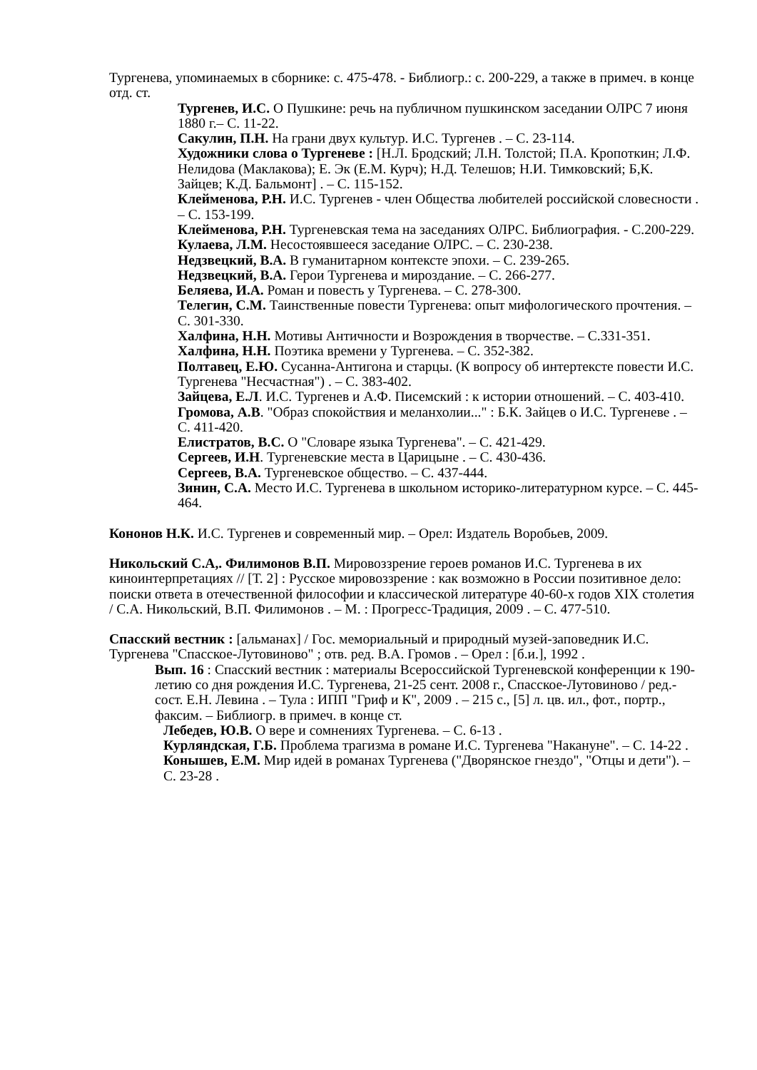Тургенева, упоминаемых в сборнике: с. 475-478. - Библиогр.: с. 200-229, а также в примеч. в конце отд. ст.
Тургенев, И.С. О Пушкине: речь на публичном пушкинском заседании ОЛРС 7 июня 1880 г.– С. 11-22.
Сакулин, П.Н. На грани двух культур. И.С. Тургенев . – С. 23-114.
Художники слова о Тургеневе : [Н.Л. Бродский; Л.Н. Толстой; П.А. Кропоткин; Л.Ф. Нелидова (Маклакова); Е. Эк (Е.М. Курч); Н.Д. Телешов; Н.И. Тимковский; Б,К. Зайцев; К.Д. Бальмонт] . – С. 115-152.
Клейменова, Р.Н. И.С. Тургенев - член Общества любителей российской словесности . – С. 153-199.
Клейменова, Р.Н. Тургеневская тема на заседаниях ОЛРС. Библиография. - С.200-229.
Кулаева, Л.М. Несостоявшееся заседание ОЛРС. – С. 230-238.
Недзвецкий, В.А. В гуманитарном контексте эпохи. – С. 239-265.
Недзвецкий, В.А. Герои Тургенева и мироздание. – С. 266-277.
Беляева, И.А. Роман и повесть у Тургенева. – С. 278-300.
Телегин, С.М. Таинственные повести Тургенева: опыт мифологического прочтения. – С. 301-330.
Халфина, Н.Н. Мотивы Античности и Возрождения в творчестве. – С.331-351.
Халфина, Н.Н. Поэтика времени у Тургенева. – С. 352-382.
Полтавец, Е.Ю. Сусанна-Антигона и старцы. (К вопросу об интертексте повести И.С. Тургенева "Несчастная") . – С. 383-402.
Зайцева, Е.Л. И.С. Тургенев и А.Ф. Писемский : к истории отношений. – С. 403-410.
Громова, А.В. "Образ спокойствия и меланхолии..." : Б.К. Зайцев о И.С. Тургеневе . – С. 411-420.
Елистратов, В.С. О "Словаре языка Тургенева". – С. 421-429.
Сергеев, И.Н. Тургеневские места в Царицыне . – С. 430-436.
Сергеев, В.А. Тургеневское общество. – С. 437-444.
Зинин, С.А. Место И.С. Тургенева в школьном историко-литературном курсе. – С. 445-464.
Кононов Н.К. И.С. Тургенев и современный мир. – Орел: Издатель Воробьев, 2009.
Никольский С.А,. Филимонов В.П. Мировоззрение героев романов И.С. Тургенева в их киноинтерпретациях // [Т. 2] : Русское мировоззрение : как возможно в России позитивное дело: поиски ответа в отечественной философии и классической литературе 40-60-х годов XIX столетия / С.А. Никольский, В.П. Филимонов . – М. : Прогресс-Традиция, 2009 . – С. 477-510.
Спасский вестник : [альманах] / Гос. мемориальный и природный музей-заповедник И.С. Тургенева "Спасское-Лутовиново" ; отв. ред. В.А. Громов . – Орел : [б.и.], 1992 .
Вып. 16 : Спасский вестник : материалы Всероссийской Тургеневской конференции к 190-летию со дня рождения И.С. Тургенева, 21-25 сент. 2008 г., Спасское-Лутовиново / ред.-сост. Е.Н. Левина . – Тула : ИПП "Гриф и К", 2009 . – 215 с., [5] л. цв. ил., фот., портр., факсим. – Библиогр. в примеч. в конце ст.
Лебедев, Ю.В. О вере и сомнениях Тургенева. – С. 6-13 .
Курляндская, Г.Б. Проблема трагизма в романе И.С. Тургенева "Накануне". – С. 14-22 .
Конышев, Е.М. Мир идей в романах Тургенева ("Дворянское гнездо", "Отцы и дети"). – С. 23-28 .